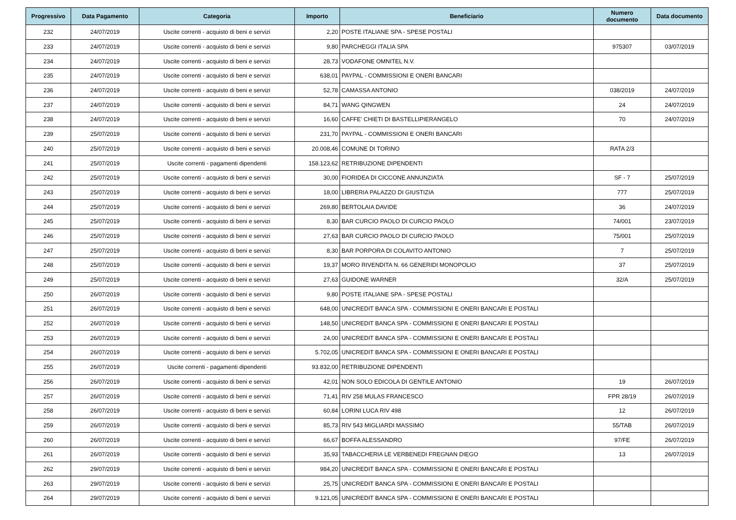| Progressivo | Data Pagamento | Categoria | Importo | Beneficiario | Numero documento | Data documento |
| --- | --- | --- | --- | --- | --- | --- |
| 232 | 24/07/2019 | Uscite correnti - acquisto di beni e servizi | 2,20 | POSTE ITALIANE SPA - SPESE POSTALI | | |
| 233 | 24/07/2019 | Uscite correnti - acquisto di beni e servizi | 9,80 | PARCHEGGI ITALIA SPA | 975307 | 03/07/2019 |
| 234 | 24/07/2019 | Uscite correnti - acquisto di beni e servizi | 28,73 | VODAFONE OMNITEL N.V. | | |
| 235 | 24/07/2019 | Uscite correnti - acquisto di beni e servizi | 638,01 | PAYPAL - COMMISSIONI E ONERI BANCARI | | |
| 236 | 24/07/2019 | Uscite correnti - acquisto di beni e servizi | 52,78 | CAMASSA ANTONIO | 038/2019 | 24/07/2019 |
| 237 | 24/07/2019 | Uscite correnti - acquisto di beni e servizi | 84,71 | WANG QINGWEN | 24 | 24/07/2019 |
| 238 | 24/07/2019 | Uscite correnti - acquisto di beni e servizi | 16,60 | CAFFE' CHIETI DI BASTELLIPIERANGELO | 70 | 24/07/2019 |
| 239 | 25/07/2019 | Uscite correnti - acquisto di beni e servizi | 231,70 | PAYPAL - COMMISSIONI E ONERI BANCARI | | |
| 240 | 25/07/2019 | Uscite correnti - acquisto di beni e servizi | 20.008,46 | COMUNE DI TORINO | RATA 2/3 | |
| 241 | 25/07/2019 | Uscite correnti - pagamenti dipendenti | 158.123,62 | RETRIBUZIONE DIPENDENTI | | |
| 242 | 25/07/2019 | Uscite correnti - acquisto di beni e servizi | 30,00 | FIORIDEA DI CICCONE ANNUNZIATA | SF - 7 | 25/07/2019 |
| 243 | 25/07/2019 | Uscite correnti - acquisto di beni e servizi | 18,00 | LIBRERIA PALAZZO DI GIUSTIZIA | 777 | 25/07/2019 |
| 244 | 25/07/2019 | Uscite correnti - acquisto di beni e servizi | 269,80 | BERTOLAIA DAVIDE | 36 | 24/07/2019 |
| 245 | 25/07/2019 | Uscite correnti - acquisto di beni e servizi | 8,30 | BAR CURCIO PAOLO DI CURCIO PAOLO | 74/001 | 23/07/2019 |
| 246 | 25/07/2019 | Uscite correnti - acquisto di beni e servizi | 27,63 | BAR CURCIO PAOLO DI CURCIO PAOLO | 75/001 | 25/07/2019 |
| 247 | 25/07/2019 | Uscite correnti - acquisto di beni e servizi | 8,30 | BAR PORPORA DI COLAVITO ANTONIO | 7 | 25/07/2019 |
| 248 | 25/07/2019 | Uscite correnti - acquisto di beni e servizi | 19,37 | MORO RIVENDITA N. 66 GENERIDI MONOPOLIO | 37 | 25/07/2019 |
| 249 | 25/07/2019 | Uscite correnti - acquisto di beni e servizi | 27,63 | GUIDONE WARNER | 32/A | 25/07/2019 |
| 250 | 26/07/2019 | Uscite correnti - acquisto di beni e servizi | 9,80 | POSTE ITALIANE SPA - SPESE POSTALI | | |
| 251 | 26/07/2019 | Uscite correnti - acquisto di beni e servizi | 648,00 | UNICREDIT BANCA SPA - COMMISSIONI E ONERI BANCARI E POSTALI | | |
| 252 | 26/07/2019 | Uscite correnti - acquisto di beni e servizi | 148,50 | UNICREDIT BANCA SPA - COMMISSIONI E ONERI BANCARI E POSTALI | | |
| 253 | 26/07/2019 | Uscite correnti - acquisto di beni e servizi | 24,00 | UNICREDIT BANCA SPA - COMMISSIONI E ONERI BANCARI E POSTALI | | |
| 254 | 26/07/2019 | Uscite correnti - acquisto di beni e servizi | 5.702,05 | UNICREDIT BANCA SPA - COMMISSIONI E ONERI BANCARI E POSTALI | | |
| 255 | 26/07/2019 | Uscite correnti - pagamenti dipendenti | 93.832,00 | RETRIBUZIONE DIPENDENTI | | |
| 256 | 26/07/2019 | Uscite correnti - acquisto di beni e servizi | 42,01 | NON SOLO EDICOLA DI GENTILE ANTONIO | 19 | 26/07/2019 |
| 257 | 26/07/2019 | Uscite correnti - acquisto di beni e servizi | 71,41 | RIV 258 MULAS FRANCESCO | FPR 28/19 | 26/07/2019 |
| 258 | 26/07/2019 | Uscite correnti - acquisto di beni e servizi | 60,84 | LORINI LUCA RIV 498 | 12 | 26/07/2019 |
| 259 | 26/07/2019 | Uscite correnti - acquisto di beni e servizi | 85,73 | RIV 543 MIGLIARDI MASSIMO | 55/TAB | 26/07/2019 |
| 260 | 26/07/2019 | Uscite correnti - acquisto di beni e servizi | 66,67 | BOFFA ALESSANDRO | 97/FE | 26/07/2019 |
| 261 | 26/07/2019 | Uscite correnti - acquisto di beni e servizi | 35,93 | TABACCHERIA LE VERBENEDI FREGNAN DIEGO | 13 | 26/07/2019 |
| 262 | 29/07/2019 | Uscite correnti - acquisto di beni e servizi | 984,20 | UNICREDIT BANCA SPA - COMMISSIONI E ONERI BANCARI E POSTALI | | |
| 263 | 29/07/2019 | Uscite correnti - acquisto di beni e servizi | 25,75 | UNICREDIT BANCA SPA - COMMISSIONI E ONERI BANCARI E POSTALI | | |
| 264 | 29/07/2019 | Uscite correnti - acquisto di beni e servizi | 9.121,05 | UNICREDIT BANCA SPA - COMMISSIONI E ONERI BANCARI E POSTALI | | |